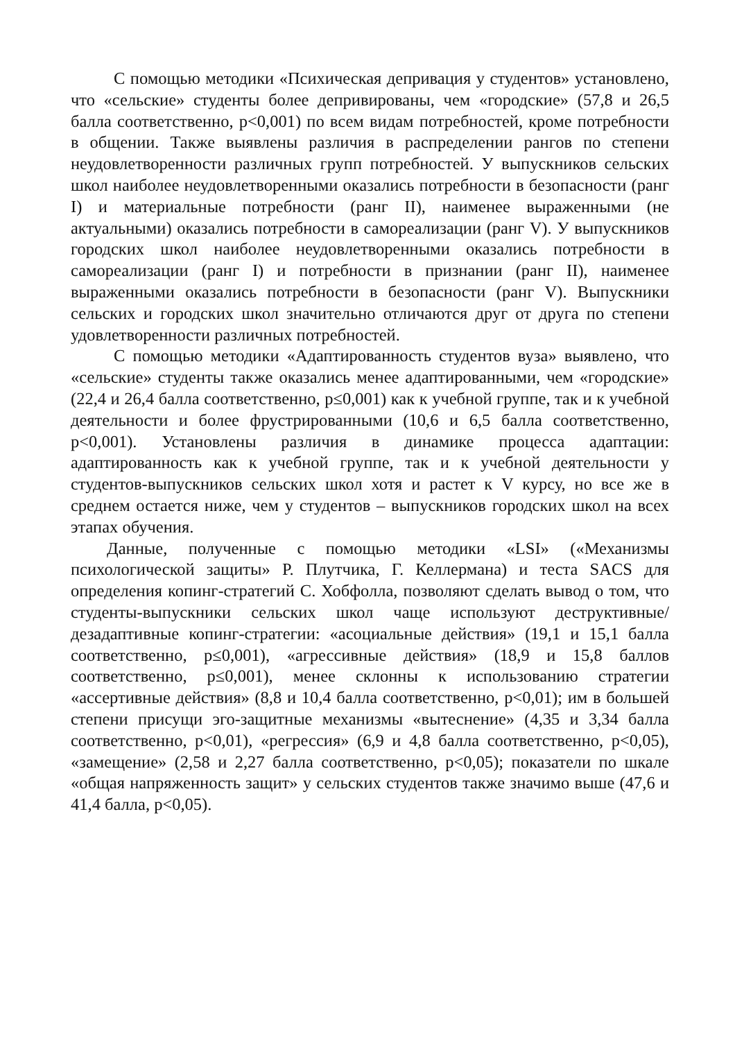С помощью методики «Психическая депривация у студентов» установлено, что «сельские» студенты более депривированы, чем «городские» (57,8 и 26,5 балла соответственно, p<0,001) по всем видам потребностей, кроме потребности в общении. Также выявлены различия в распределении рангов по степени неудовлетворенности различных групп потребностей. У выпускников сельских школ наиболее неудовлетворенными оказались потребности в безопасности (ранг I) и материальные потребности (ранг II), наименее выраженными (не актуальными) оказались потребности в самореализации (ранг V). У выпускников городских школ наиболее неудовлетворенными оказались потребности в самореализации (ранг I) и потребности в признании (ранг II), наименее выраженными оказались потребности в безопасности (ранг V). Выпускники сельских и городских школ значительно отличаются друг от друга по степени удовлетворенности различных потребностей.
С помощью методики «Адаптированность студентов вуза» выявлено, что «сельские» студенты также оказались менее адаптированными, чем «городские» (22,4 и 26,4 балла соответственно, p≤0,001) как к учебной группе, так и к учебной деятельности и более фрустрированными (10,6 и 6,5 балла соответственно, p<0,001). Установлены различия в динамике процесса адаптации: адаптированность как к учебной группе, так и к учебной деятельности у студентов-выпускников сельских школ хотя и растет к V курсу, но все же в среднем остается ниже, чем у студентов – выпускников городских школ на всех этапах обучения.
Данные, полученные с помощью методики «LSI» («Механизмы психологической защиты» Р. Плутчика, Г. Келлермана) и теста SACS для определения копинг-стратегий С. Хобфолла, позволяют сделать вывод о том, что студенты-выпускники сельских школ чаще используют деструктивные/дезадаптивные копинг-стратегии: «асоциальные действия» (19,1 и 15,1 балла соответственно, p≤0,001), «агрессивные действия» (18,9 и 15,8 баллов соответственно, p≤0,001), менее склонны к использованию стратегии «ассертивные действия» (8,8 и 10,4 балла соответственно, p<0,01); им в большей степени присущи эго-защитные механизмы «вытеснение» (4,35 и 3,34 балла соответственно, p<0,01), «регрессия» (6,9 и 4,8 балла соответственно, p<0,05), «замещение» (2,58 и 2,27 балла соответственно, p<0,05); показатели по шкале «общая напряженность защит» у сельских студентов также значимо выше (47,6 и 41,4 балла, p<0,05).